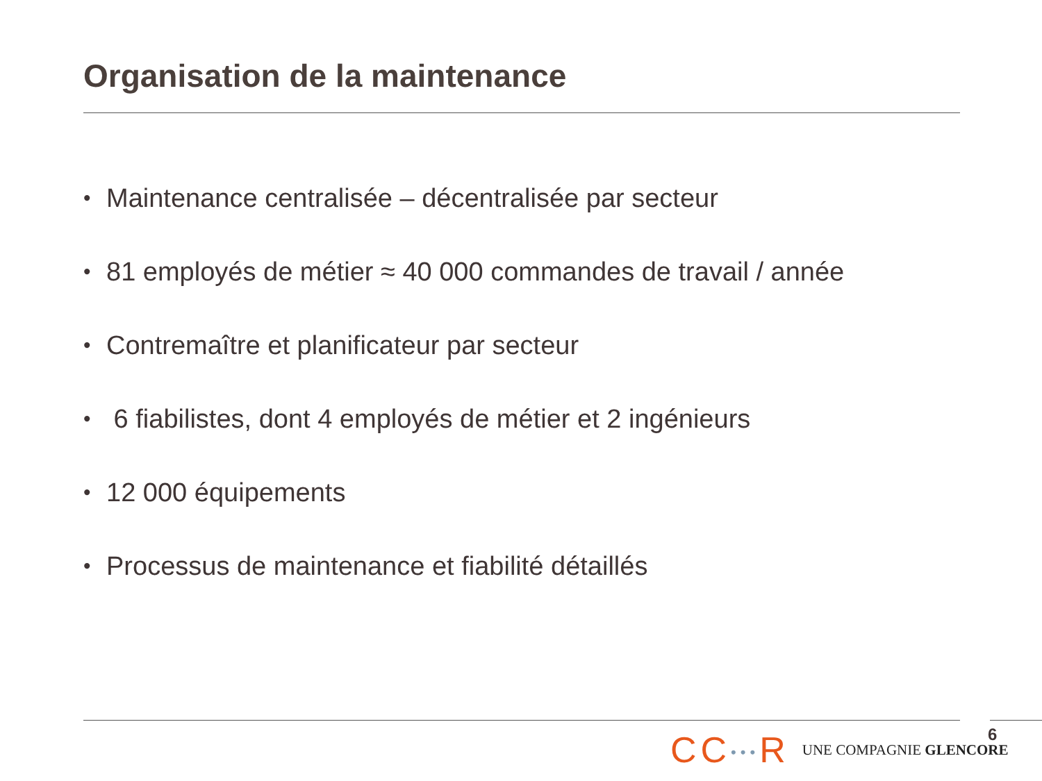Organisation de la maintenance
• Maintenance centralisée – décentralisée par secteur
• 81 employés de métier ≈ 40 000 commandes de travail / année
• Contremaître et planificateur par secteur
• 6 fiabilistes, dont 4 employés de métier et 2 ingénieurs
• 12 000 équipements
• Processus de maintenance et fiabilité détaillés
CC•••R
UNE COMPAGNIE GLENCORE
6